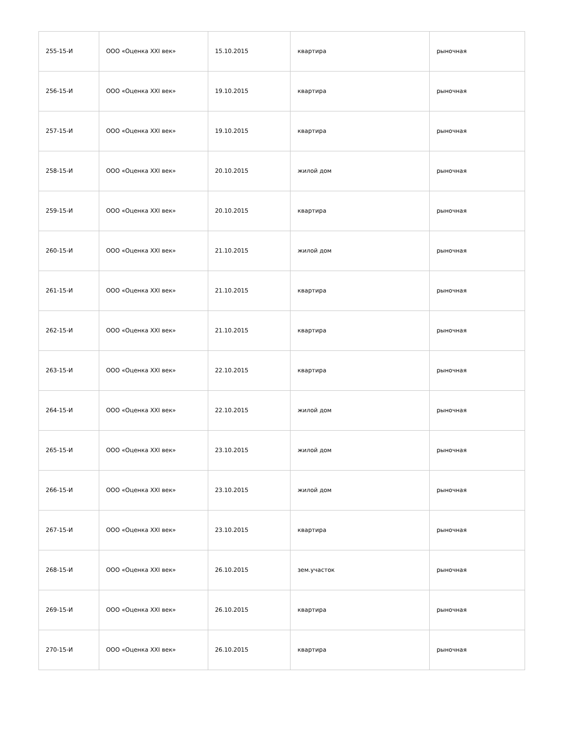| 255-15-И | ООО «Оценка XXI век» | 15.10.2015 | квартира | рыночная |
| 256-15-И | ООО «Оценка XXI век» | 19.10.2015 | квартира | рыночная |
| 257-15-И | ООО «Оценка XXI век» | 19.10.2015 | квартира | рыночная |
| 258-15-И | ООО «Оценка XXI век» | 20.10.2015 | жилой дом | рыночная |
| 259-15-И | ООО «Оценка XXI век» | 20.10.2015 | квартира | рыночная |
| 260-15-И | ООО «Оценка XXI век» | 21.10.2015 | жилой дом | рыночная |
| 261-15-И | ООО «Оценка XXI век» | 21.10.2015 | квартира | рыночная |
| 262-15-И | ООО «Оценка XXI век» | 21.10.2015 | квартира | рыночная |
| 263-15-И | ООО «Оценка XXI век» | 22.10.2015 | квартира | рыночная |
| 264-15-И | ООО «Оценка XXI век» | 22.10.2015 | жилой дом | рыночная |
| 265-15-И | ООО «Оценка XXI век» | 23.10.2015 | жилой дом | рыночная |
| 266-15-И | ООО «Оценка XXI век» | 23.10.2015 | жилой дом | рыночная |
| 267-15-И | ООО «Оценка XXI век» | 23.10.2015 | квартира | рыночная |
| 268-15-И | ООО «Оценка XXI век» | 26.10.2015 | зем.участок | рыночная |
| 269-15-И | ООО «Оценка XXI век» | 26.10.2015 | квартира | рыночная |
| 270-15-И | ООО «Оценка XXI век» | 26.10.2015 | квартира | рыночная |